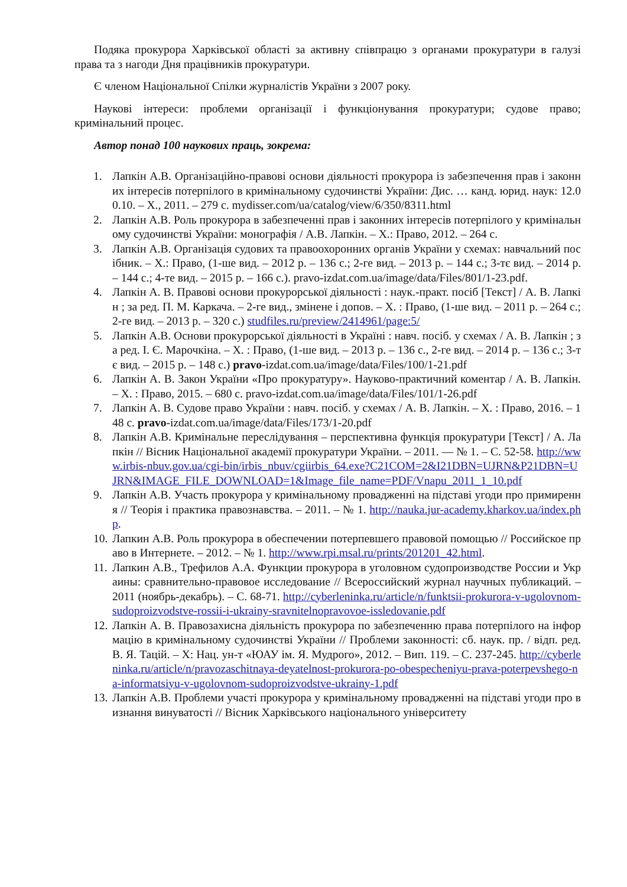Подяка прокурора Харківської області за активну співпрацю з органами прокуратури в галузі права та з нагоди Дня працівників прокуратури.
Є членом Національної Спілки журналістів України з 2007 року.
Наукові інтереси: проблеми організації і функціонування прокуратури; судове право; кримінальний процес.
Автор понад 100 наукових праць, зокрема:
1. Лапкін А.В. Організаційно-правові основи діяльності прокурора із забезпечення прав і законних інтересів потерпілого в кримінальному судочинстві України: Дис. … канд. юрид. наук: 12.00.10. – Х., 2011. – 279 с. mydisser.com/ua/catalog/view/6/350/8311.html
2. Лапкін А.В. Роль прокурора в забезпеченні прав і законних інтересів потерпілого у кримінальному судочинстві України: монографія / А.В. Лапкін. – Х.: Право, 2012. – 264 с.
3. Лапкін А.В. Організація судових та правоохоронних органів України у схемах: навчальний посібник. – Х.: Право, (1-ше вид. – 2012 р. – 136 с.; 2-ге вид. – 2013 р. – 144 с.; 3-тє вид. – 2014 р. – 144 с.; 4-те вид. – 2015 р. – 166 с.). pravo-izdat.com.ua/image/data/Files/801/1-23.pdf.
4. Лапкін А. В. Правові основи прокурорської діяльності : наук.-практ. посіб [Текст] / А. В. Лапкін ; за ред. П. М. Каркача. – 2-ге вид., змінене і допов. – Х. : Право, (1-ше вид. – 2011 р. – 264 с.; 2-ге вид. – 2013 р. – 320 с.) studfiles.ru/preview/2414961/page:5/
5. Лапкін А.В. Основи прокурорської діяльності в Україні : навч. посіб. у схемах / А. В. Лапкін ; за ред. І. Є. Марочкіна. – Х. : Право, (1-ше вид. – 2013 р. – 136 с., 2-ге вид. – 2014 р. – 136 с.; 3-тє вид. – 2015 р. – 148 с.) pravo-izdat.com.ua/image/data/Files/100/1-21.pdf
6. Лапкін А. В. Закон України «Про прокуратуру». Науково-практичний коментар / А. В. Лапкін. – Х. : Право, 2015. – 680 с. pravo-izdat.com.ua/image/data/Files/101/1-26.pdf
7. Лапкін А. В. Судове право України : навч. посіб. у схемах / А. В. Лапкін. – Х. : Право, 2016. – 148 с. pravo-izdat.com.ua/image/data/Files/173/1-20.pdf
8. Лапкін А.В. Кримінальне переслідування – перспективна функція прокуратури [Текст] / А. Лапкін // Вісник Національної академії прокуратури України. – 2011. — № 1. – С. 52-58. http://www.irbis-nbuv.gov.ua/cgi-bin/irbis_nbuv/cgiirbis_64.exe?C21COM=2&I21DBN=UJRN&P21DBN=UJRN&IMAGE_FILE_DOWNLOAD=1&Image_file_name=PDF/Vnapu_2011_1_10.pdf
9. Лапкін А.В. Участь прокурора у кримінальному провадженні на підставі угоди про примирення // Теорія і практика правознавства. – 2011. – № 1. http://nauka.jur-academy.kharkov.ua/index.php.
10. Лапкин А.В. Роль прокурора в обеспечении потерпевшего правовой помощью // Российское право в Интернете. – 2012. – № 1. http://www.rpi.msal.ru/prints/201201_42.html.
11. Лапкин А.В., Трефилов А.А. Функции прокурора в уголовном судопроизводстве России и Украины: сравнительно-правовое исследование // Всероссийский журнал научных публикаций. – 2011 (ноябрь-декабрь). – С. 68-71. http://cyberleninka.ru/article/n/funktsii-prokurora-v-ugolovnom-sudoproizvodstve-rossii-i-ukrainy-sravnitelnopravovoe-issledovanie.pdf
12. Лапкін А. В. Правозахисна діяльність прокурора по забезпеченню права потерпілого на інформацію в кримінальному судочинстві України // Проблеми законності: сб. наук. пр. / відп. ред. В. Я. Тацій. – Х: Нац. ун-т «ЮАУ ім. Я. Мудрого», 2012. – Вип. 119. – С. 237-245. http://cyberleninka.ru/article/n/pravozaschitnaya-deyatelnost-prokurora-po-obespecheniyu-prava-poterpevshego-na-informatsiyu-v-ugolovnom-sudoproizvodstve-ukrainy-1.pdf
13. Лапкін А.В. Проблеми участі прокурора у кримінальному провадженні на підставі угоди про визнання винуватості // Вісник Харківського національного університету